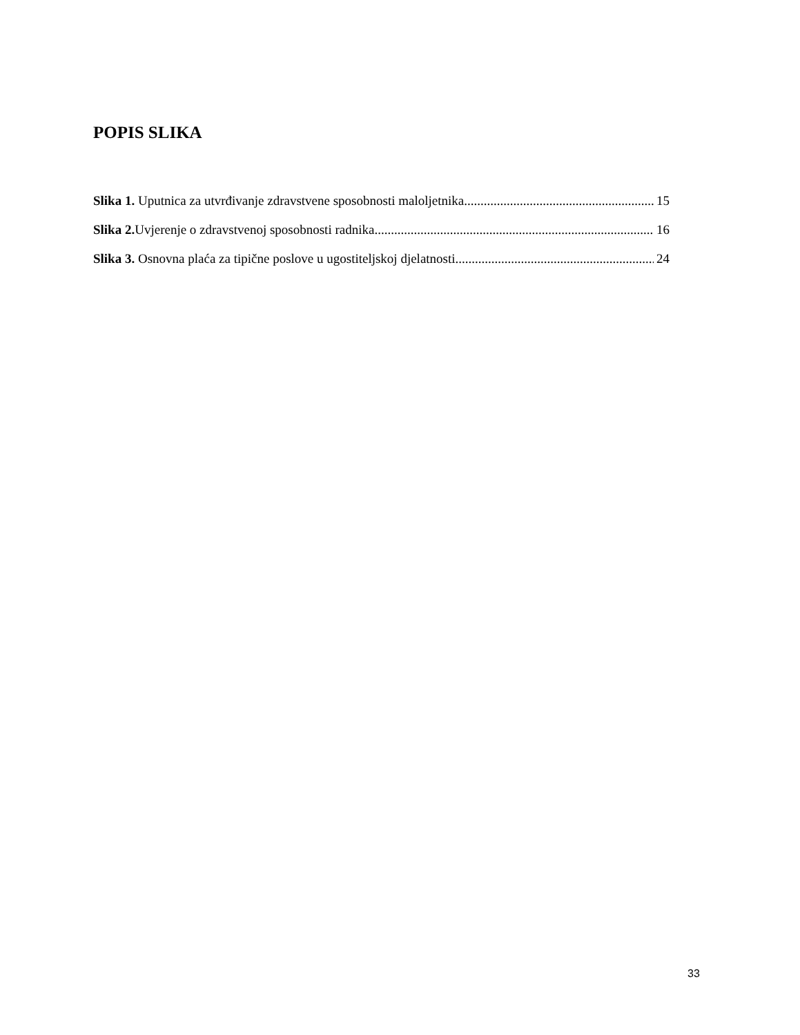POPIS SLIKA
Slika 1. Uputnica za utvrđivanje zdravstvene sposobnosti maloljetnika 15
Slika 2. Uvjerenje o zdravstvenoj sposobnosti radnika 16
Slika 3. Osnovna plaća za tipične poslove u ugostiteljskoj djelatnosti 24
33